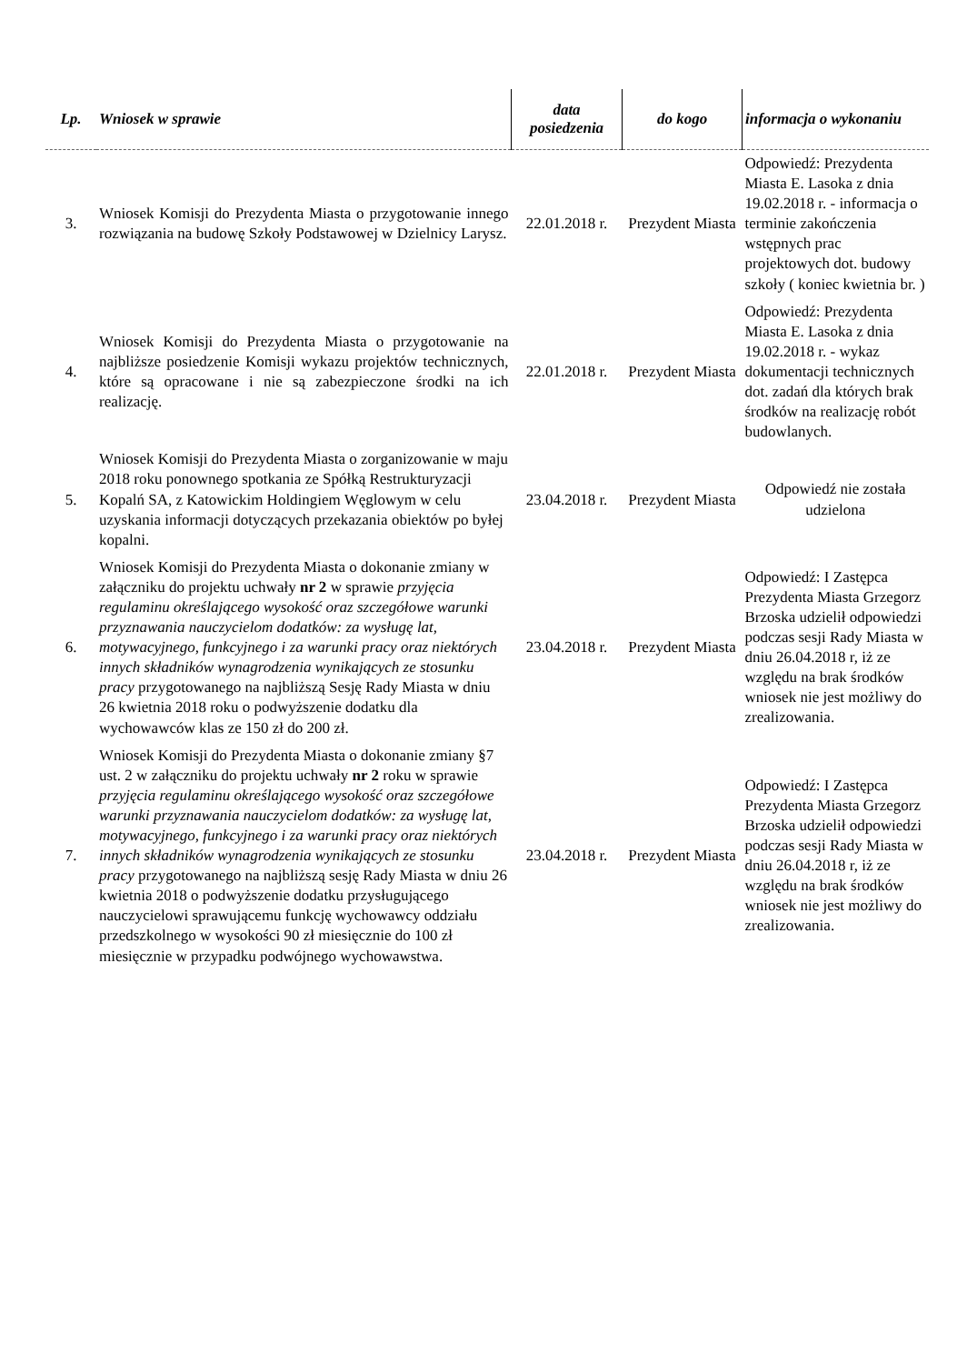| Lp. | Wniosek w sprawie | data posiedzenia | do kogo | informacja o wykonaniu |
| --- | --- | --- | --- | --- |
| 3. | Wniosek Komisji do Prezydenta Miasta o przygotowanie innego rozwiązania na budowę Szkoły Podstawowej w Dzielnicy Larysz. | 22.01.2018 r. | Prezydent Miasta | Odpowiedź: Prezydenta Miasta E. Lasoka z dnia 19.02.2018 r. - informacja o terminie zakończenia wstępnych prac projektowych dot. budowy szkoły ( koniec kwietnia br. ) |
| 4. | Wniosek Komisji do Prezydenta Miasta o przygotowanie na najbliższe posiedzenie Komisji wykazu projektów technicznych, które są opracowane i nie są zabezpieczone środki na ich realizację. | 22.01.2018 r. | Prezydent Miasta | Odpowiedź: Prezydenta Miasta E. Lasoka z dnia 19.02.2018 r. - wykaz dokumentacji technicznych dot. zadań dla których brak środków na realizację robót budowlanych. |
| 5. | Wniosek Komisji do Prezydenta Miasta o zorganizowanie w maju 2018 roku ponownego spotkania ze Spółką Restrukturyzacji Kopalń SA, z Katowickim Holdingiem Węglowym w celu uzyskania informacji dotyczących przekazania obiektów po byłej kopalni. | 23.04.2018 r. | Prezydent Miasta | Odpowiedź nie została udzielona |
| 6. | Wniosek Komisji do Prezydenta Miasta o dokonanie zmiany w załączniku do projektu uchwały nr 2 w sprawie przyjęcia regulaminu określającego wysokość oraz szczegółowe warunki przyznawania nauczycielom dodatków: za wysługę lat, motywacyjnego, funkcyjnego i za warunki pracy oraz niektórych innych składników wynagrodzenia wynikających ze stosunku pracy przygotowanego na najbliższą Sesję Rady Miasta w dniu 26 kwietnia 2018 roku o podwyższenie dodatku dla wychowawców klas ze 150 zł do 200 zł. | 23.04.2018 r. | Prezydent Miasta | Odpowiedź: I Zastępca Prezydenta Miasta Grzegorz Brzoska udzielił odpowiedzi podczas sesji Rady Miasta w dniu 26.04.2018 r, iż ze względu na brak środków wniosek nie jest możliwy do zrealizowania. |
| 7. | Wniosek Komisji do Prezydenta Miasta o dokonanie zmiany §7 ust. 2 w załączniku do projektu uchwały nr 2 roku w sprawie przyjęcia regulaminu określającego wysokość oraz szczegółowe warunki przyznawania nauczycielom dodatków: za wysługę lat, motywacyjnego, funkcyjnego i za warunki pracy oraz niektórych innych składników wynagrodzenia wynikających ze stosunku pracy przygotowanego na najbliższą sesję Rady Miasta w dniu 26 kwietnia 2018 o podwyższenie dodatku przysługującego nauczycielowi sprawującemu funkcję wychowawcy oddziału przedszkolnego w wysokości 90 zł miesięcznie do 100 zł miesięcznie w przypadku podwójnego wychowawstwa. | 23.04.2018 r. | Prezydent Miasta | Odpowiedź: I Zastępca Prezydenta Miasta Grzegorz Brzoska udzielił odpowiedzi podczas sesji Rady Miasta w dniu 26.04.2018 r, iż ze względu na brak środków wniosek nie jest możliwy do zrealizowania. |